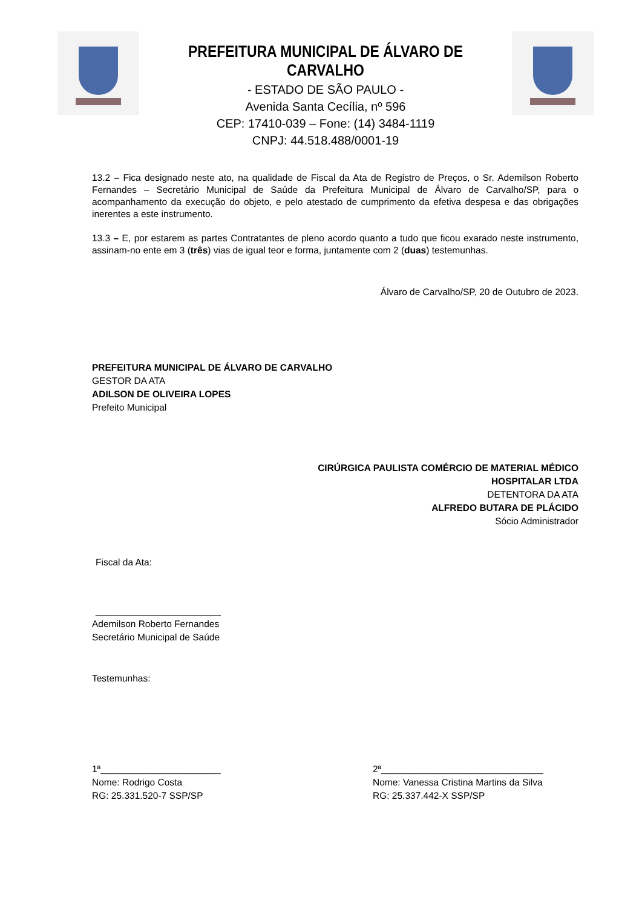PREFEITURA MUNICIPAL DE ÁLVARO DE CARVALHO
- ESTADO DE SÃO PAULO -
Avenida Santa Cecília, nº 596
CEP: 17410-039 – Fone: (14) 3484-1119
CNPJ: 44.518.488/0001-19
13.2 – Fica designado neste ato, na qualidade de Fiscal da Ata de Registro de Preços, o Sr. Ademilson Roberto Fernandes – Secretário Municipal de Saúde da Prefeitura Municipal de Álvaro de Carvalho/SP, para o acompanhamento da execução do objeto, e pelo atestado de cumprimento da efetiva despesa e das obrigações inerentes a este instrumento.
13.3 – E, por estarem as partes Contratantes de pleno acordo quanto a tudo que ficou exarado neste instrumento, assinam-no ente em 3 (três) vias de igual teor e forma, juntamente com 2 (duas) testemunhas.
Álvaro de Carvalho/SP, 20 de Outubro de 2023.
PREFEITURA MUNICIPAL DE ÁLVARO DE CARVALHO
GESTOR DA ATA
ADILSON DE OLIVEIRA LOPES
Prefeito Municipal
CIRÚRGICA PAULISTA COMÉRCIO DE MATERIAL MÉDICO
HOSPITALAR LTDA
DETENTORA DA ATA
ALFREDO BUTARA DE PLÁCIDO
Sócio Administrador
Fiscal da Ata:
________________________
Ademilson Roberto Fernandes
Secretário Municipal de Saúde
Testemunhas:
1ª_______________________
Nome: Rodrigo Costa
RG: 25.331.520-7 SSP/SP
2ª_______________________________
Nome: Vanessa Cristina Martins da Silva
RG: 25.337.442-X SSP/SP